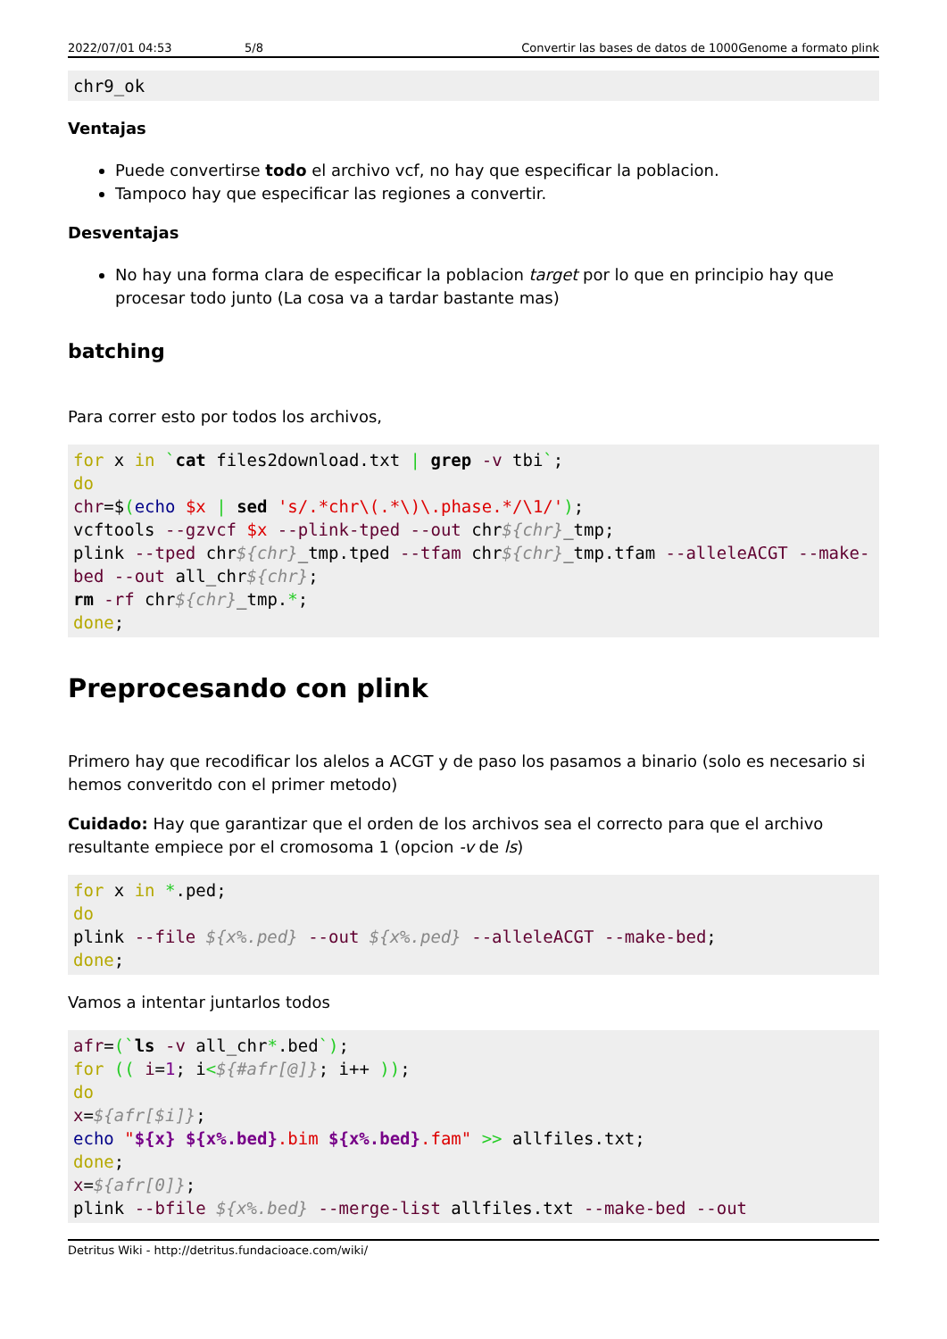2022/07/01 04:53 5/8 Convertir las bases de datos de 1000Genome a formato plink
chr9_ok
Ventajas
Puede convertirse todo el archivo vcf, no hay que especificar la poblacion.
Tampoco hay que especificar las regiones a convertir.
Desventajas
No hay una forma clara de especificar la poblacion target por lo que en principio hay que procesar todo junto (La cosa va a tardar bastante mas)
batching
Para correr esto por todos los archivos,
for x in `cat files2download.txt | grep -v tbi`;
do
chr=$(echo $x | sed 's/.*chr\(.*\)\.phase.*/\1/');
vcftools --gzvcf $x --plink-tped --out chr${chr}_tmp;
plink --tped chr${chr}_tmp.tped --tfam chr${chr}_tmp.tfam --alleleACGT --make-bed --out all_chr${chr};
rm -rf chr${chr}_tmp.*;
done;
Preprocesando con plink
Primero hay que recodificar los alelos a ACGT y de paso los pasamos a binario (solo es necesario si hemos converitdo con el primer metodo)
Cuidado: Hay que garantizar que el orden de los archivos sea el correcto para que el archivo resultante empiece por el cromosoma 1 (opcion -v de ls)
for x in *.ped;
do
plink --file ${x%.ped} --out ${x%.ped} --alleleACGT --make-bed;
done;
Vamos a intentar juntarlos todos
afr=(`ls -v all_chr*.bed`);
for (( i=1; i<${#afr[@]}; i++ ));
do
x=${afr[$i]};
echo "${x} ${x%.bed}.bim ${x%.bed}.fam" >> allfiles.txt;
done;
x=${afr[0]};
plink --bfile ${x%.bed} --merge-list allfiles.txt --make-bed --out
Detritus Wiki - http://detritus.fundacioace.com/wiki/